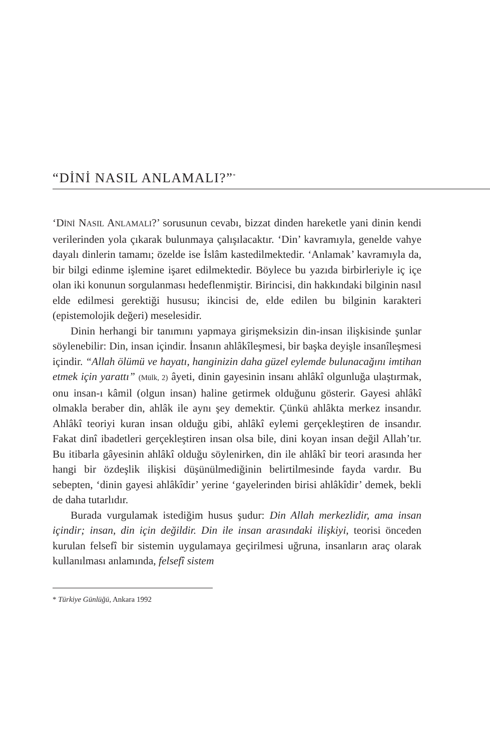“DİNİ NASIL ANLAMALI?”<sup>*</sup>
‘DİNİ NASIL ANLAMALI?’ sorusunun cevabı, bizzat dinden hareketle yani dinin kendi verilerinden yola çıkarak bulunmaya çalışılacaktır. ‘Din’ kavramıyla, genelde vahye dayalı dinlerin tamamı; özelde ise İslâm kastedilmektedir. ‘Anlamak’ kavramıyla da, bir bilgi edinme işlemine işaret edilmektedir. Böylece bu yazıda birbirleriyle iç içe olan iki konunun sorgulanması hedeflenmiştir. Birincisi, din hakkındaki bilginin nasıl elde edilmesi gerektiği hususu; ikincisi de, elde edilen bu bilginin karakteri (epistemolojik değeri) meselesidir.
Dinin herhangi bir tanımını yapmaya girişmeksizin din-insan ilişkisinde şunlar söylenebilir: Din, insan içindir. İnsanın ahlâkîleşmesi, bir başka deyişle insanîleşmesi içindir. “Allah ölümü ve hayatı, hanginizin daha güzel eylemde bulunacağını imtihan etmek için yarattı” (Mülk, 2) âyeti, dinin gayesinin insanı ahlâkî olgunluğa ulaştırmak, onu insan-ı kâmil (olgun insan) haline getirmek olduğunu gösterir. Gayesi ahlâkî olmakla beraber din, ahlâk ile aynı şey demektir. Çünkü ahlâkta merkez insandır. Ahlâkî teoriyi kuran insan olduğu gibi, ahlâkî eylemi gerçekleştiren de insandır. Fakat dinî ibadetleri gerçekleştiren insan olsa bile, dini koyan insan değil Allah’tır. Bu itibarla gâyesinin ahlâkî olduğu söylenirken, din ile ahlâkî bir teori arasında her hangi bir özdeşlik ilişkisi düşünülmediğinin belirtilmesinde fayda vardır. Bu sebepten, ‘dinin gayesi ahlâkîdir’ yerine ‘gayelerinden birisi ahlâkîdir’ demek, bekli de daha tutarlıdır.
Burada vurgulamak istediğim husus şudur: Din Allah merkezlidir, ama insan içindir; insan, din için değildir. Din ile insan arasındaki ilişkiyi, teorisi önceden kurulan felsefî bir sistemin uygulamaya geçirilmesi uğruna, insanların araç olarak kullanılması anlamında, felsefî sistem
* Türkiye Günlüğü, Ankara 1992